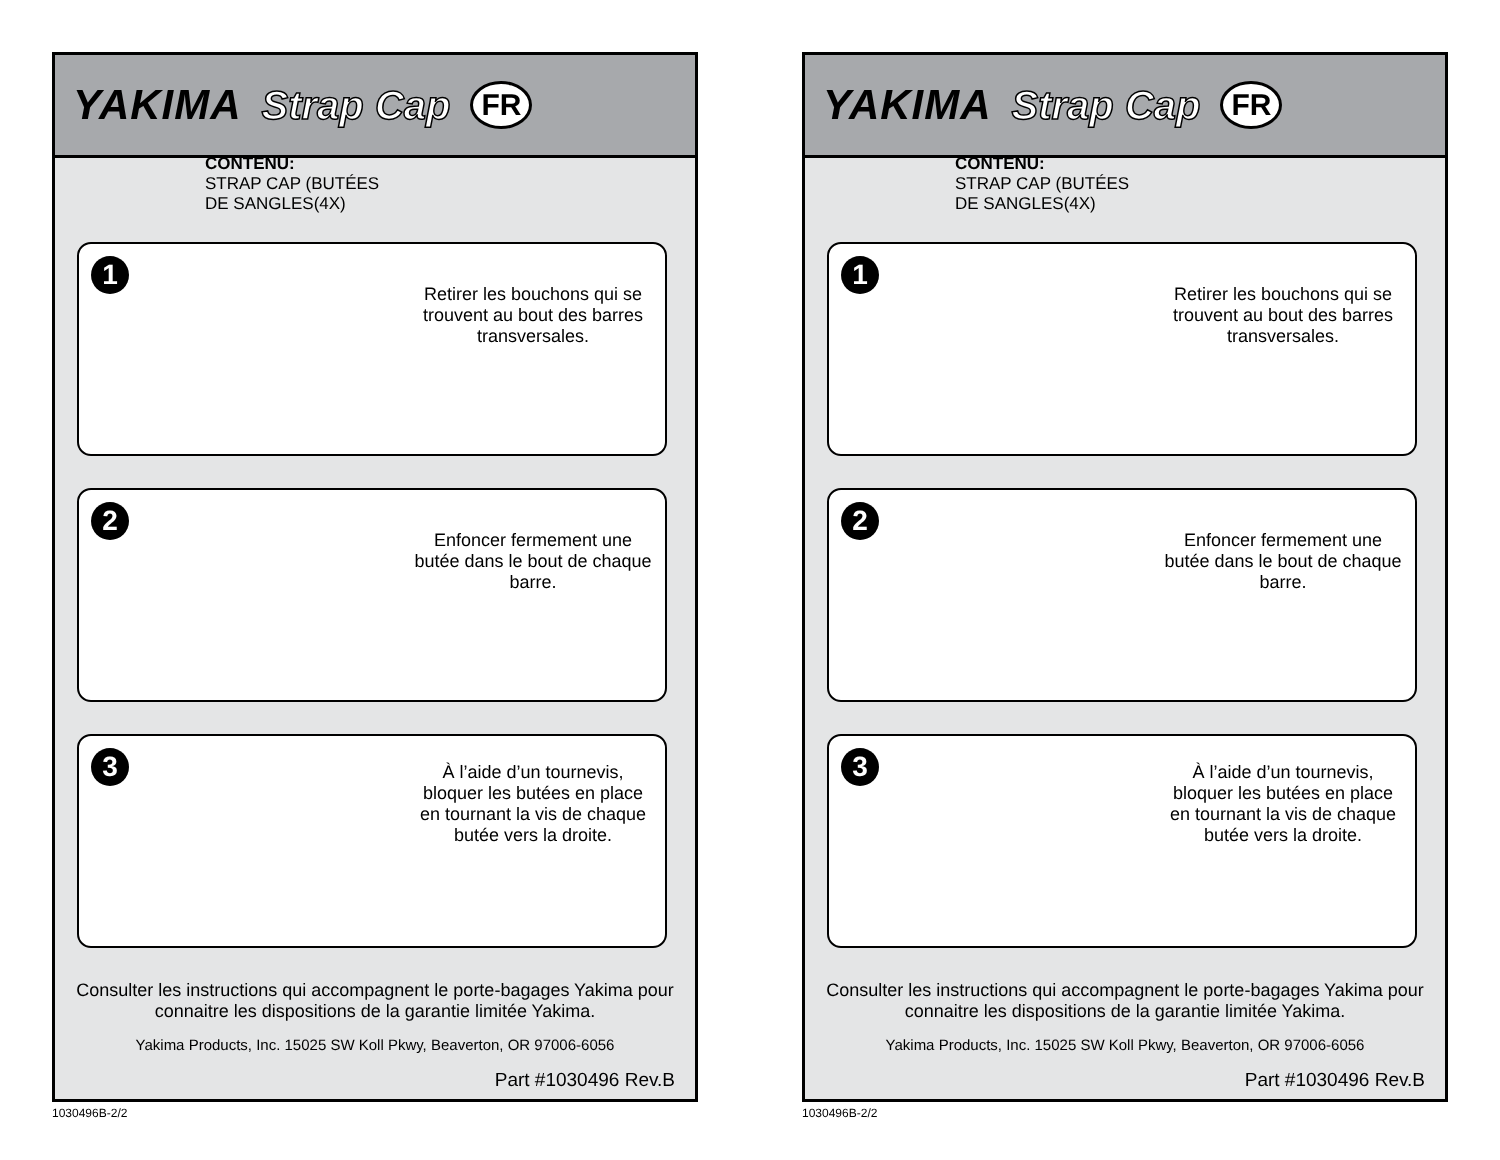YAKIMA Strap Cap FR
CONTENU:
STRAP CAP (BUTÉES
DE SANGLES(4X)
1
Retirer les bouchons qui se trouvent au bout des barres transversales.
2
Enfoncer fermement une butée dans le bout de chaque barre.
3
À l’aide d’un tournevis, bloquer les butées en place en tournant la vis de chaque butée vers la droite.
Consulter les instructions qui accompagnent le porte-bagages Yakima pour connaitre les dispositions de la garantie limitée Yakima.
Yakima Products, Inc. 15025 SW Koll Pkwy, Beaverton, OR 97006-6056
Part #1030496 Rev.B
1030496B-2/2
YAKIMA Strap Cap FR
CONTENU:
STRAP CAP (BUTÉES
DE SANGLES(4X)
1
Retirer les bouchons qui se trouvent au bout des barres transversales.
2
Enfoncer fermement une butée dans le bout de chaque barre.
3
À l’aide d’un tournevis, bloquer les butées en place en tournant la vis de chaque butée vers la droite.
Consulter les instructions qui accompagnent le porte-bagages Yakima pour connaitre les dispositions de la garantie limitée Yakima.
Yakima Products, Inc. 15025 SW Koll Pkwy, Beaverton, OR 97006-6056
Part #1030496 Rev.B
1030496B-2/2